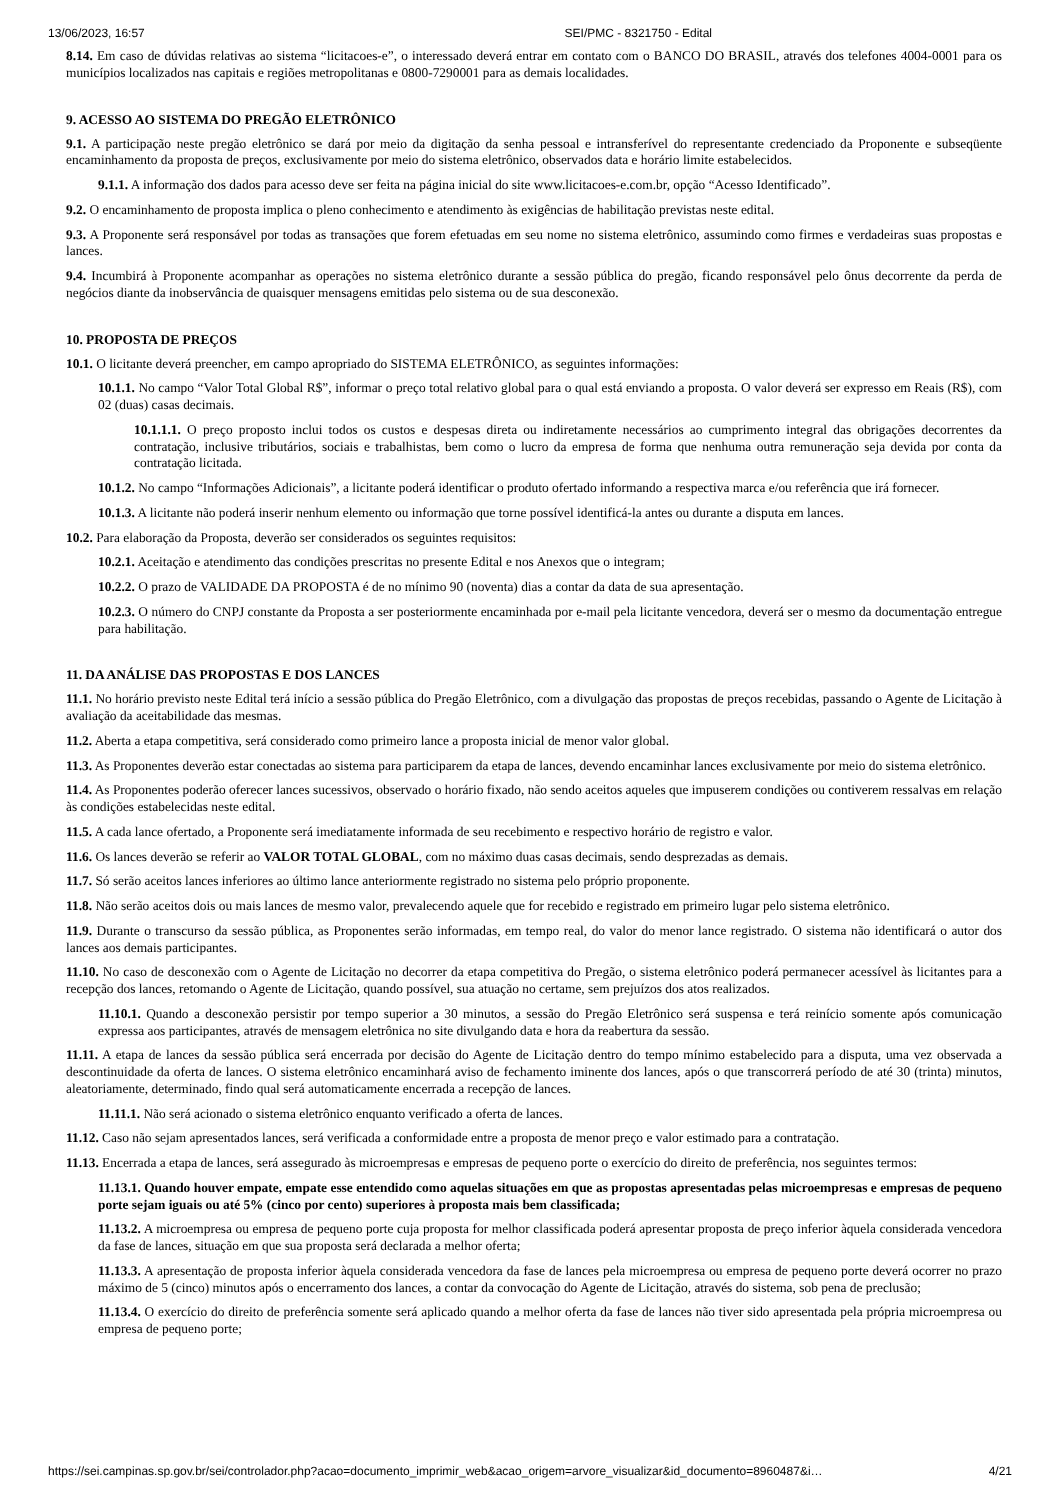13/06/2023, 16:57 SEI/PMC - 8321750 - Edital
8.14. Em caso de dúvidas relativas ao sistema “licitacoes-e”, o interessado deverá entrar em contato com o BANCO DO BRASIL, através dos telefones 4004-0001 para os municípios localizados nas capitais e regiões metropolitanas e 0800-7290001 para as demais localidades.
9. ACESSO AO SISTEMA DO PREGÃO ELETRÔNICO
9.1. A participação neste pregão eletrônico se dará por meio da digitação da senha pessoal e intransferível do representante credenciado da Proponente e subseqüente encaminhamento da proposta de preços, exclusivamente por meio do sistema eletrônico, observados data e horário limite estabelecidos.
9.1.1. A informação dos dados para acesso deve ser feita na página inicial do site www.licitacoes-e.com.br, opção “Acesso Identificado”.
9.2. O encaminhamento de proposta implica o pleno conhecimento e atendimento às exigências de habilitação previstas neste edital.
9.3. A Proponente será responsável por todas as transações que forem efetuadas em seu nome no sistema eletrônico, assumindo como firmes e verdadeiras suas propostas e lances.
9.4. Incumbirá à Proponente acompanhar as operações no sistema eletrônico durante a sessão pública do pregão, ficando responsável pelo ônus decorrente da perda de negócios diante da inobservância de quaisquer mensagens emitidas pelo sistema ou de sua desconexão.
10. PROPOSTA DE PREÇOS
10.1. O licitante deverá preencher, em campo apropriado do SISTEMA ELETRÔNICO, as seguintes informações:
10.1.1. No campo “Valor Total Global R$”, informar o preço total relativo global para o qual está enviando a proposta. O valor deverá ser expresso em Reais (R$), com 02 (duas) casas decimais.
10.1.1.1. O preço proposto inclui todos os custos e despesas direta ou indiretamente necessários ao cumprimento integral das obrigações decorrentes da contratação, inclusive tributários, sociais e trabalhistas, bem como o lucro da empresa de forma que nenhuma outra remuneração seja devida por conta da contratação licitada.
10.1.2. No campo “Informações Adicionais”, a licitante poderá identificar o produto ofertado informando a respectiva marca e/ou referência que irá fornecer.
10.1.3. A licitante não poderá inserir nenhum elemento ou informação que torne possível identificá-la antes ou durante a disputa em lances.
10.2. Para elaboração da Proposta, deverão ser considerados os seguintes requisitos:
10.2.1. Aceitação e atendimento das condições prescritas no presente Edital e nos Anexos que o integram;
10.2.2. O prazo de VALIDADE DA PROPOSTA é de no mínimo 90 (noventa) dias a contar da data de sua apresentação.
10.2.3. O número do CNPJ constante da Proposta a ser posteriormente encaminhada por e-mail pela licitante vencedora, deverá ser o mesmo da documentação entregue para habilitação.
11. DA ANÁLISE DAS PROPOSTAS E DOS LANCES
11.1. No horário previsto neste Edital terá início a sessão pública do Pregão Eletrônico, com a divulgação das propostas de preços recebidas, passando o Agente de Licitação à avaliação da aceitabilidade das mesmas.
11.2. Aberta a etapa competitiva, será considerado como primeiro lance a proposta inicial de menor valor global.
11.3. As Proponentes deverão estar conectadas ao sistema para participarem da etapa de lances, devendo encaminhar lances exclusivamente por meio do sistema eletrônico.
11.4. As Proponentes poderão oferecer lances sucessivos, observado o horário fixado, não sendo aceitos aqueles que impuserem condições ou contiverem ressalvas em relação às condições estabelecidas neste edital.
11.5. A cada lance ofertado, a Proponente será imediatamente informada de seu recebimento e respectivo horário de registro e valor.
11.6. Os lances deverão se referir ao VALOR TOTAL GLOBAL, com no máximo duas casas decimais, sendo desprezadas as demais.
11.7. Só serão aceitos lances inferiores ao último lance anteriormente registrado no sistema pelo próprio proponente.
11.8. Não serão aceitos dois ou mais lances de mesmo valor, prevalecendo aquele que for recebido e registrado em primeiro lugar pelo sistema eletrônico.
11.9. Durante o transcurso da sessão pública, as Proponentes serão informadas, em tempo real, do valor do menor lance registrado. O sistema não identificará o autor dos lances aos demais participantes.
11.10. No caso de desconexão com o Agente de Licitação no decorrer da etapa competitiva do Pregão, o sistema eletrônico poderá permanecer acessível às licitantes para a recepção dos lances, retomando o Agente de Licitação, quando possível, sua atuação no certame, sem prejuízos dos atos realizados.
11.10.1. Quando a desconexão persistir por tempo superior a 30 minutos, a sessão do Pregão Eletrônico será suspensa e terá reinício somente após comunicação expressa aos participantes, através de mensagem eletrônica no site divulgando data e hora da reabertura da sessão.
11.11. A etapa de lances da sessão pública será encerrada por decisão do Agente de Licitação dentro do tempo mínimo estabelecido para a disputa, uma vez observada a descontinuidade da oferta de lances. O sistema eletrônico encaminhará aviso de fechamento iminente dos lances, após o que transcorrerá período de até 30 (trinta) minutos, aleatoriamente, determinado, findo qual será automaticamente encerrada a recepção de lances.
11.11.1. Não será acionado o sistema eletrônico enquanto verificado a oferta de lances.
11.12. Caso não sejam apresentados lances, será verificada a conformidade entre a proposta de menor preço e valor estimado para a contratação.
11.13. Encerrada a etapa de lances, será assegurado às microempresas e empresas de pequeno porte o exercício do direito de preferência, nos seguintes termos:
11.13.1. Quando houver empate, empate esse entendido como aquelas situações em que as propostas apresentadas pelas microempresas e empresas de pequeno porte sejam iguais ou até 5% (cinco por cento) superiores à proposta mais bem classificada;
11.13.2. A microempresa ou empresa de pequeno porte cuja proposta for melhor classificada poderá apresentar proposta de preço inferior àquela considerada vencedora da fase de lances, situação em que sua proposta será declarada a melhor oferta;
11.13.3. A apresentação de proposta inferior àquela considerada vencedora da fase de lances pela microempresa ou empresa de pequeno porte deverá ocorrer no prazo máximo de 5 (cinco) minutos após o encerramento dos lances, a contar da convocação do Agente de Licitação, através do sistema, sob pena de preclusão;
11.13.4. O exercício do direito de preferência somente será aplicado quando a melhor oferta da fase de lances não tiver sido apresentada pela própria microempresa ou empresa de pequeno porte;
https://sei.campinas.sp.gov.br/sei/controlador.php?acao=documento_imprimir_web&acao_origem=arvore_visualizar&id_documento=8960487&i… 4/21